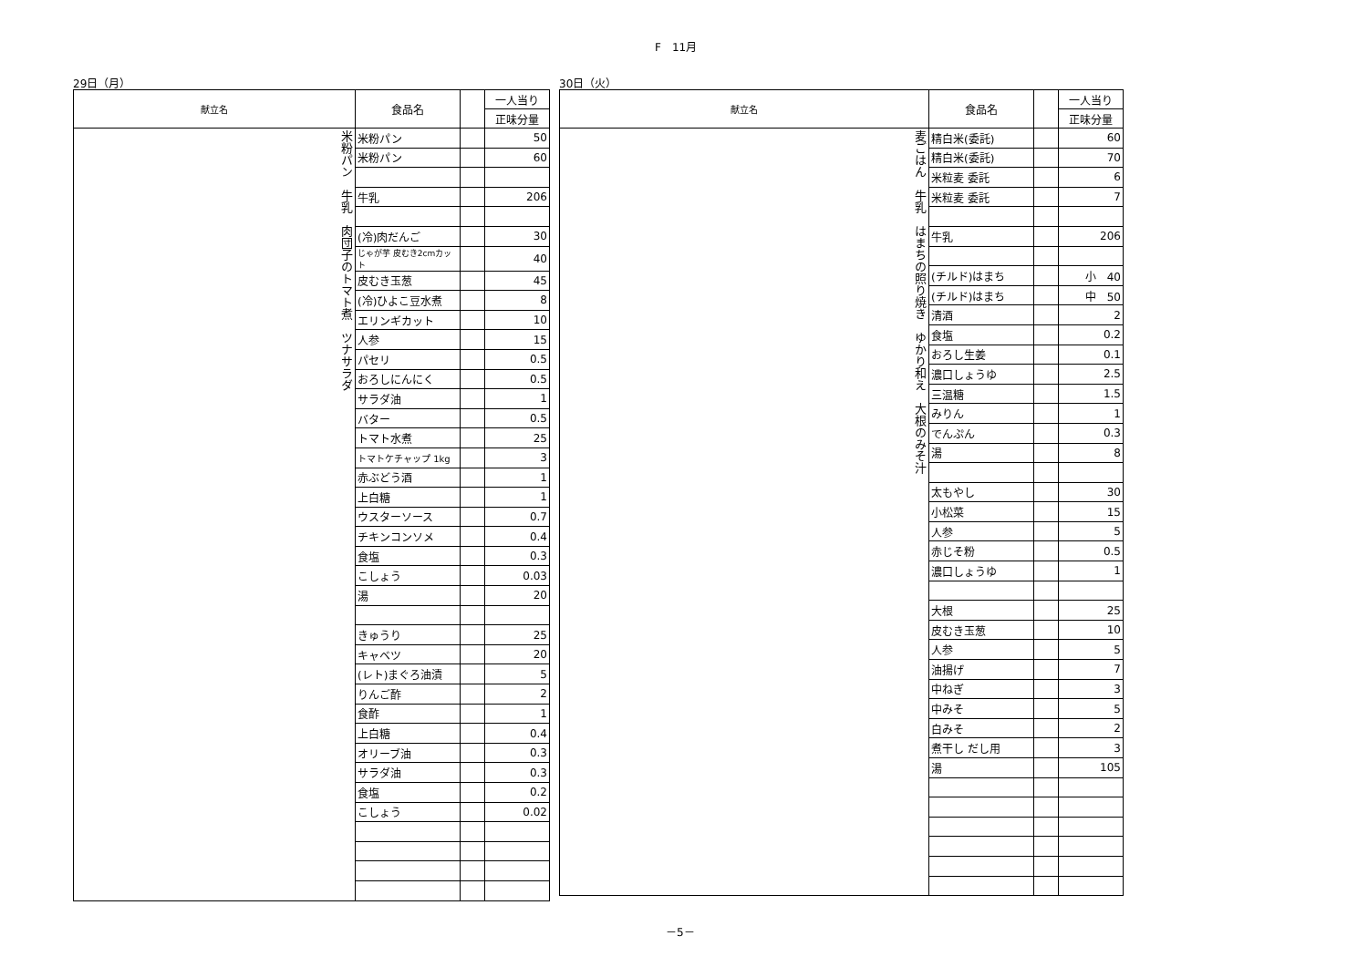F　11月
29日（月）
| 献立名 | 食品名 | | 一人当り |
| --- | --- | --- | --- |
| | | | 正味分量 |
| 米粉パン 牛乳 肉団子のトマト煮 ツナサラダ | 米粉パン | | 50 |
| | 米粉パン | | 60 |
| | 牛乳 | | 206 |
| | (冷)肉だんご | | 30 |
| | じゃが芋 皮むき2cmカット | | 40 |
| | 皮むき玉葱 | | 45 |
| | (冷)ひよこ豆水煮 | | 8 |
| | エリンギカット | | 10 |
| | 人参 | | 15 |
| | パセリ | | 0.5 |
| | おろしにんにく | | 0.5 |
| | サラダ油 | | 1 |
| | バター | | 0.5 |
| | トマト水煮 | | 25 |
| | トマトケチャップ 1kg | | 3 |
| | 赤ぶどう酒 | | 1 |
| | 上白糖 | | 1 |
| | ウスターソース | | 0.7 |
| | チキンコンソメ | | 0.4 |
| | 食塩 | | 0.3 |
| | こしょう | | 0.03 |
| | 湯 | | 20 |
| | きゅうり | | 25 |
| | キャベツ | | 20 |
| | (レト)まぐろ油漬 | | 5 |
| | りんご酢 | | 2 |
| | 食酢 | | 1 |
| | 上白糖 | | 0.4 |
| | オリーブ油 | | 0.3 |
| | サラダ油 | | 0.3 |
| | 食塩 | | 0.2 |
| | こしょう | | 0.02 |
30日（火）
| 献立名 | 食品名 | | 一人当り |
| --- | --- | --- | --- |
| | | | 正味分量 |
| 麦ごはん 牛乳 はまちの照り焼き ゆかり和え 大根のみそ汁 | 精白米(委託) | | 60 |
| | 精白米(委託) | | 70 |
| | 米粒麦 委託 | | 6 |
| | 米粒麦 委託 | | 7 |
| | 牛乳 | | 206 |
| | (チルド)はまち | | 小 40 |
| | (チルド)はまち | | 中 50 |
| | 清酒 | | 2 |
| | 食塩 | | 0.2 |
| | おろし生姜 | | 0.1 |
| | 濃口しょうゆ | | 2.5 |
| | 三温糖 | | 1.5 |
| | みりん | | 1 |
| | でんぷん | | 0.3 |
| | 湯 | | 8 |
| | 太もやし | | 30 |
| | 小松菜 | | 15 |
| | 人参 | | 5 |
| | 赤じそ粉 | | 0.5 |
| | 濃口しょうゆ | | 1 |
| | 大根 | | 25 |
| | 皮むき玉葱 | | 10 |
| | 人参 | | 5 |
| | 油揚げ | | 7 |
| | 中ねぎ | | 3 |
| | 中みそ | | 5 |
| | 白みそ | | 2 |
| | 煮干し だし用 | | 3 |
| | 湯 | | 105 |
－5－